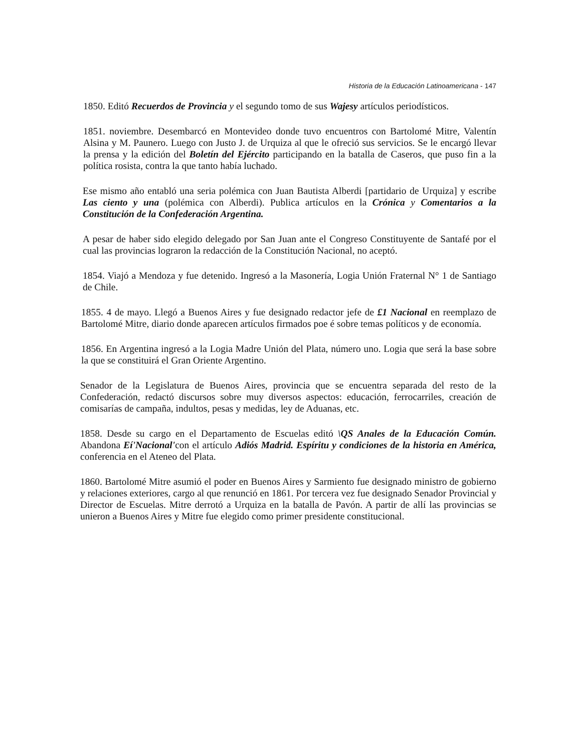Historia de la Educación Latinoamericana - 147
1850. Editó Recuerdos de Provincia y el segundo tomo de sus Wajesy artículos periodísticos.
1851. noviembre. Desembarcó en Montevideo donde tuvo encuentros con Bartolomé Mitre, Valentín Alsina y M. Paunero. Luego con Justo J. de Urquiza al que le ofreció sus servicios. Se le encargó llevar la prensa y la edición del Boletín del Ejército participando en la batalla de Caseros, que puso fin a la política rosista, contra la que tanto había luchado.
Ese mismo año entabló una seria polémica con Juan Bautista Alberdi [partidario de Urquiza] y escribe Las ciento y una (polémica con Alberdi). Publica artículos en la Crónica y Comentarios a la Constitución de la Confederación Argentina.
A pesar de haber sido elegido delegado por San Juan ante el Congreso Constituyente de Santafé por el cual las provincias lograron la redacción de la Constitución Nacional, no aceptó.
1854. Viajó a Mendoza y fue detenido. Ingresó a la Masonería, Logia Unión Fraternal N° 1 de Santiago de Chile.
1855. 4 de mayo. Llegó a Buenos Aires y fue designado redactor jefe de £1 Nacional en reemplazo de Bartolomé Mitre, diario donde aparecen artículos firmados poe é sobre temas políticos y de economía.
1856. En Argentina ingresó a la Logia Madre Unión del Plata, número uno. Logia que será la base sobre la que se constituirá el Gran Oriente Argentino.
Senador de la Legislatura de Buenos Aires, provincia que se encuentra separada del resto de la Confederación, redactó discursos sobre muy diversos aspectos: educación, ferrocarriles, creación de comisarías de campaña, indultos, pesas y medidas, ley de Aduanas, etc.
1858. Desde su cargo en el Departamento de Escuelas editó \QS Anales de la Educación Común. Abandona Eí'Nacional'con el artículo Adiós Madrid. Espíritu y condiciones de la historia en América, conferencia en el Ateneo del Plata.
1860. Bartolomé Mitre asumió el poder en Buenos Aires y Sarmiento fue designado ministro de gobierno y relaciones exteriores, cargo al que renunció en 1861. Por tercera vez fue designado Senador Provincial y Director de Escuelas. Mitre derrotó a Urquiza en la batalla de Pavón. A partir de allí las provincias se unieron a Buenos Aires y Mitre fue elegido como primer presidente constitucional.